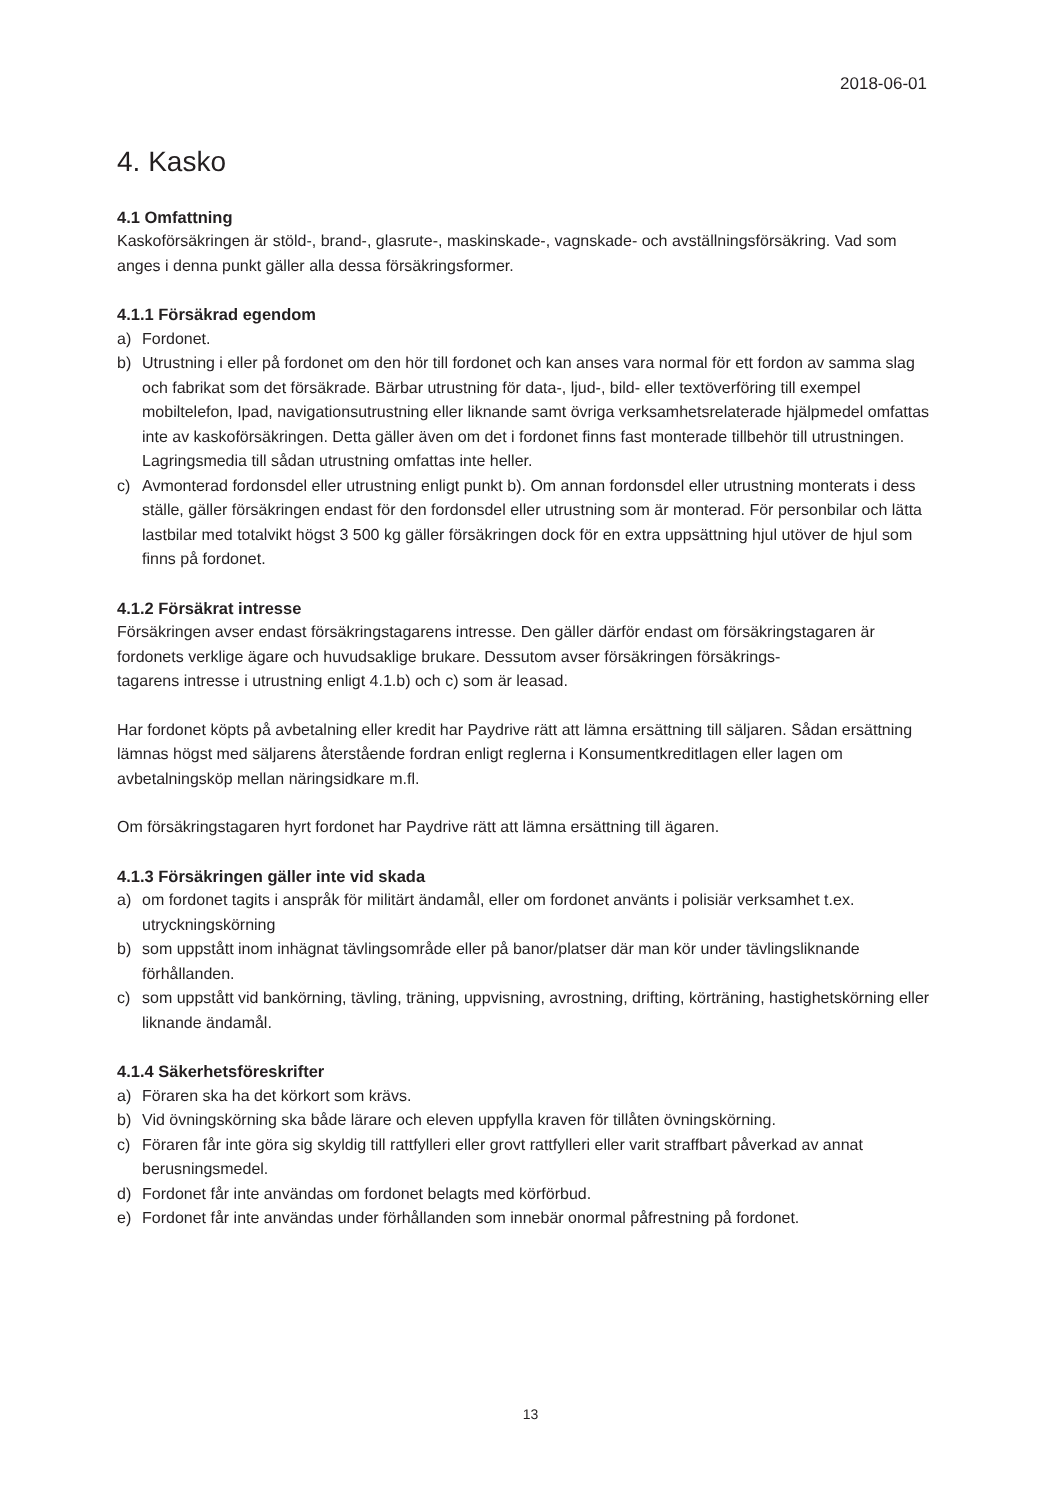2018-06-01
4. Kasko
4.1 Omfattning
Kaskoförsäkringen är stöld-, brand-, glasrute-, maskinskade-, vagnskade- och avställningsförsäkring. Vad som anges i denna punkt gäller alla dessa försäkringsformer.
4.1.1 Försäkrad egendom
a) Fordonet.
b) Utrustning i eller på fordonet om den hör till fordonet och kan anses vara normal för ett fordon av samma slag och fabrikat som det försäkrade. Bärbar utrustning för data-, ljud-, bild- eller textöverföring till exempel mobiltelefon, Ipad, navigationsutrustning eller liknande samt övriga verksamhetsrelaterade hjälpmedel omfattas inte av kaskoförsäkringen. Detta gäller även om det i fordonet finns fast monterade tillbehör till utrustningen. Lagringsmedia till sådan utrustning omfattas inte heller.
c) Avmonterad fordonsdel eller utrustning enligt punkt b). Om annan fordonsdel eller utrustning monterats i dess ställe, gäller försäkringen endast för den fordonsdel eller utrustning som är monterad. För personbilar och lätta lastbilar med totalvikt högst 3 500 kg gäller försäkringen dock för en extra uppsättning hjul utöver de hjul som finns på fordonet.
4.1.2 Försäkrat intresse
Försäkringen avser endast försäkringstagarens intresse. Den gäller därför endast om försäkringstagaren är fordonets verklige ägare och huvudsaklige brukare. Dessutom avser försäkringen försäkrings-
tagarens intresse i utrustning enligt 4.1.b) och c) som är leasad.
Har fordonet köpts på avbetalning eller kredit har Paydrive rätt att lämna ersättning till säljaren. Sådan ersättning lämnas högst med säljarens återstående fordran enligt reglerna i Konsumentkreditlagen eller lagen om avbetalningsköp mellan näringsidkare m.fl.
Om försäkringstagaren hyrt fordonet har Paydrive rätt att lämna ersättning till ägaren.
4.1.3 Försäkringen gäller inte vid skada
a) om fordonet tagits i anspråk för militärt ändamål, eller om fordonet använts i polisiär verksamhet t.ex. utryckningskörning
b) som uppstått inom inhägnat tävlingsområde eller på banor/platser där man kör under tävlingsliknande förhållanden.
c) som uppstått vid bankörning, tävling, träning, uppvisning, avrostning, drifting, körträning, hastighetskörning eller liknande ändamål.
4.1.4 Säkerhetsföreskrifter
a) Föraren ska ha det körkort som krävs.
b) Vid övningskörning ska både lärare och eleven uppfylla kraven för tillåten övningskörning.
c) Föraren får inte göra sig skyldig till rattfylleri eller grovt rattfylleri eller varit straffbart påverkad av annat berusningsmedel.
d) Fordonet får inte användas om fordonet belagts med körförbud.
e) Fordonet får inte användas under förhållanden som innebär onormal påfrestning på fordonet.
13